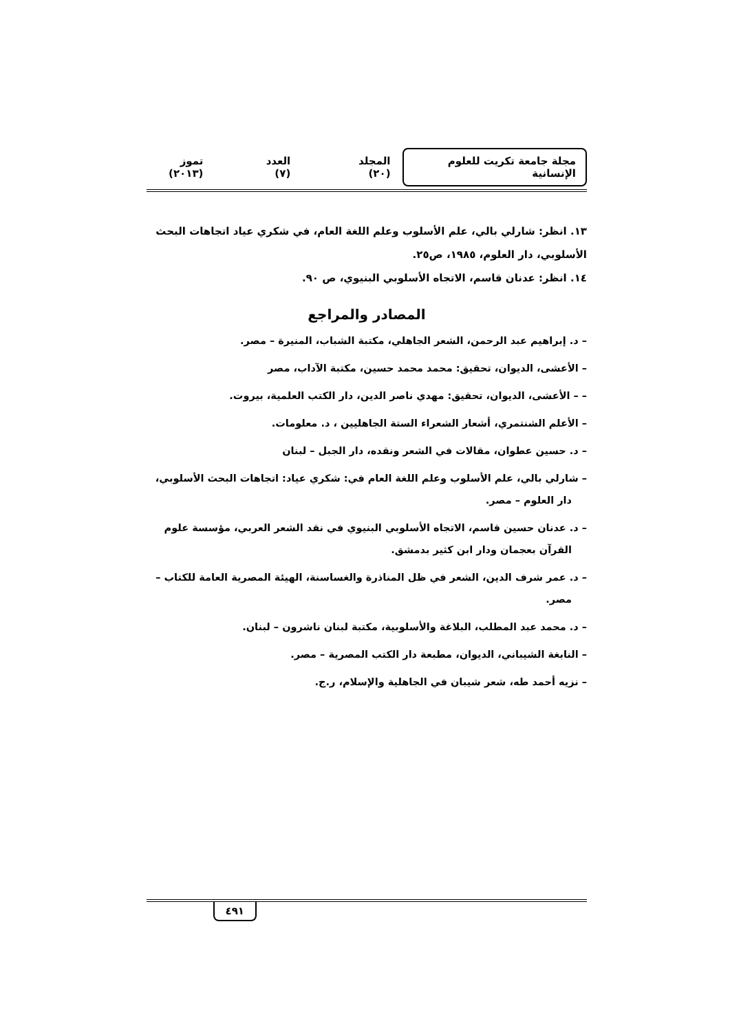مجلة جامعة تكريت للعلوم الإنسانية المجلد (٢٠) العدد (٧) تموز (٢٠١٣)
١٣. انظر: شارلي بالي، علم الأسلوب وعلم اللغة العام، في شكري عياد اتجاهات البحث الأسلوبي، دار العلوم، ١٩٨٥، ص٢٥.
١٤. انظر: عدنان قاسم، الاتجاه الأسلوبي البنيوي، ص ٩٠.
المصادر والمراجع
– د. إبراهيم عبد الرحمن، الشعر الجاهلي، مكتبة الشباب، المنيرة – مصر.
– الأعشى، الديوان، تحقيق: محمد محمد حسين، مكتبة الآداب، مصر
– – الأعشى، الديوان، تحقيق: مهدي ناصر الدين، دار الكتب العلمية، بيروت.
– الأعلم الشنتمري، أشعار الشعراء الستة الجاهليين ، د. معلومات.
– د. حسين عطوان، مقالات في الشعر ونقده، دار الجبل – لبنان
– شارلي بالي، علم الأسلوب وعلم اللغة العام في: شكري عياد: اتجاهات البحث الأسلوبي، دار العلوم – مصر.
– د. عدنان حسين قاسم، الاتجاه الأسلوبي البنيوي في نقد الشعر العربي، مؤسسة علوم القرآن بعجمان ودار ابن كثير بدمشق.
– د. عمر شرف الدين، الشعر في ظل المناذرة والغساسنة، الهيئة المصرية العامة للكتاب – مصر.
– د. محمد عبد المطلب، البلاغة والأسلوبية، مكتبة لبنان ناشرون – لبنان.
– النابغة الشيباني، الديوان، مطبعة دار الكتب المصرية – مصر.
– نزيه أحمد طه، شعر شيبان في الجاهلية والإسلام، ر.ج.
٤٩١